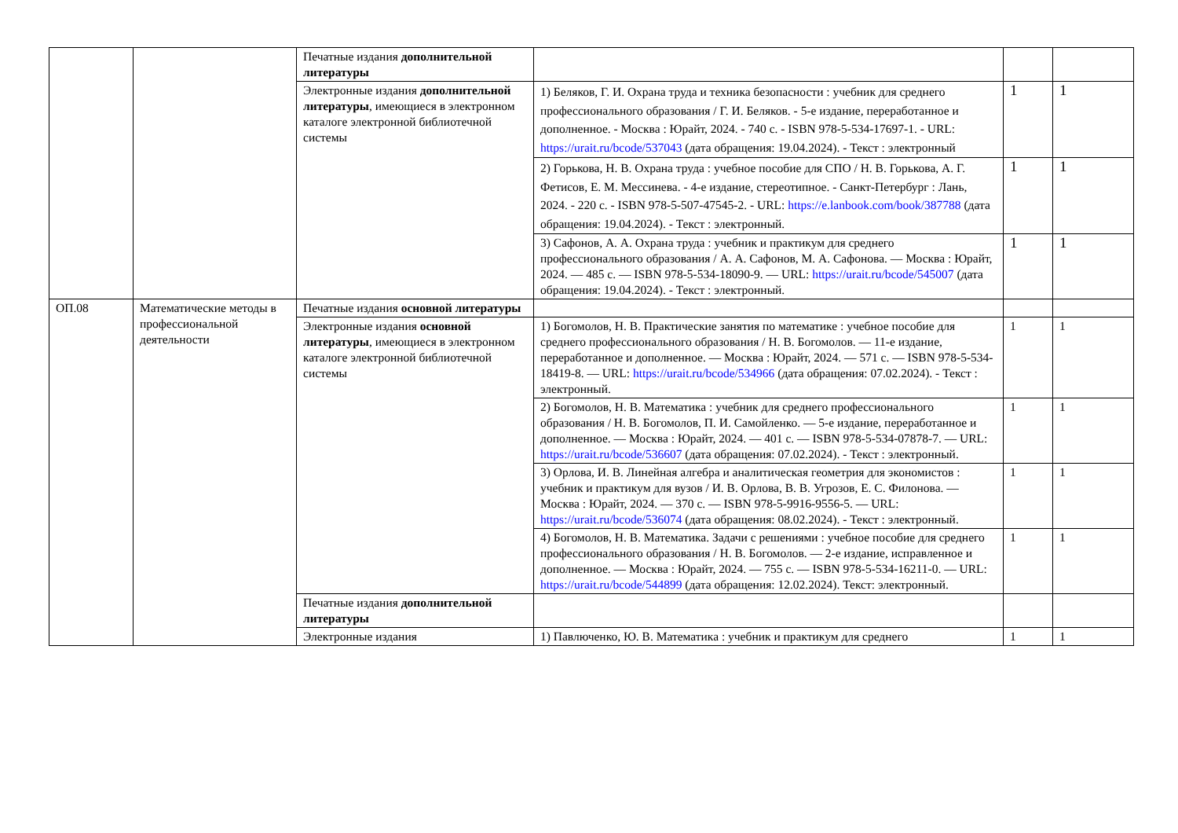| | | Печатные издания дополнительной литературы | | | |
| | | Электронные издания дополнительной литературы , имеющиеся в электронном каталоге электронной библиотечной системы | 1) Беляков, Г. И. Охрана труда и техника безопасности : учебник для среднего профессионального образования / Г. И. Беляков. - 5-е издание, переработанное и дополненное. - Москва : Юрайт, 2024. - 740 с. - ISBN 978-5-534-17697-1. - URL: https://urait.ru/bcode/537043 (дата обращения: 19.04.2024). - Текст : электронный | 1 | 1 |
| | | | 2) Горькова, Н. В. Охрана труда : учебное пособие для СПО / Н. В. Горькова, А. Г. Фетисов, Е. М. Мессинева. - 4-е издание, стереотипное. - Санкт-Петербург : Лань, 2024. - 220 с. - ISBN 978-5-507-47545-2. - URL: https://e.lanbook.com/book/387788 (дата обращения: 19.04.2024). - Текст : электронный. | 1 | 1 |
| | | | 3) Сафонов, А. А. Охрана труда : учебник и практикум для среднего профессионального образования / А. А. Сафонов, М. А. Сафонова. — Москва : Юрайт, 2024. — 485 с. — ISBN 978-5-534-18090-9. — URL: https://urait.ru/bcode/545007 (дата обращения: 19.04.2024). - Текст : электронный. | 1 | 1 |
| ОП.08 | Математические методы в профессиональной деятельности | Печатные издания основной литературы | | | |
| | | Электронные издания основной литературы , имеющиеся в электронном каталоге электронной библиотечной системы | 1) Богомолов, Н. В. Практические занятия по математике : учебное пособие для среднего профессионального образования / Н. В. Богомолов. — 11-е издание, переработанное и дополненное. — Москва : Юрайт, 2024. — 571 с. — ISBN 978-5-534-18419-8. — URL: https://urait.ru/bcode/534966 (дата обращения: 07.02.2024). - Текст : электронный. | 1 | 1 |
| | | | 2) Богомолов, Н. В. Математика : учебник для среднего профессионального образования / Н. В. Богомолов, П. И. Самойленко. — 5-е издание, переработанное и дополненное. — Москва : Юрайт, 2024. — 401 с. — ISBN 978-5-534-07878-7. — URL: https://urait.ru/bcode/536607 (дата обращения: 07.02.2024). - Текст : электронный. | 1 | 1 |
| | | | 3) Орлова, И. В. Линейная алгебра и аналитическая геометрия для экономистов : учебник и практикум для вузов / И. В. Орлова, В. В. Угрозов, Е. С. Филонова. — Москва : Юрайт, 2024. — 370 с. — ISBN 978-5-9916-9556-5. — URL: https://urait.ru/bcode/536074 (дата обращения: 08.02.2024). - Текст : электронный. | 1 | 1 |
| | | | 4) Богомолов, Н. В. Математика. Задачи с решениями : учебное пособие для среднего профессионального образования / Н. В. Богомолов. — 2-е издание, исправленное и дополненное. — Москва : Юрайт, 2024. — 755 с. — ISBN 978-5-534-16211-0. — URL: https://urait.ru/bcode/544899 (дата обращения: 12.02.2024). Текст: электронный. | 1 | 1 |
| | | Печатные издания дополнительной литературы | | | |
| | | Электронные издания | 1) Павлюченко, Ю. В. Математика : учебник и практикум для среднего | 1 | 1 |